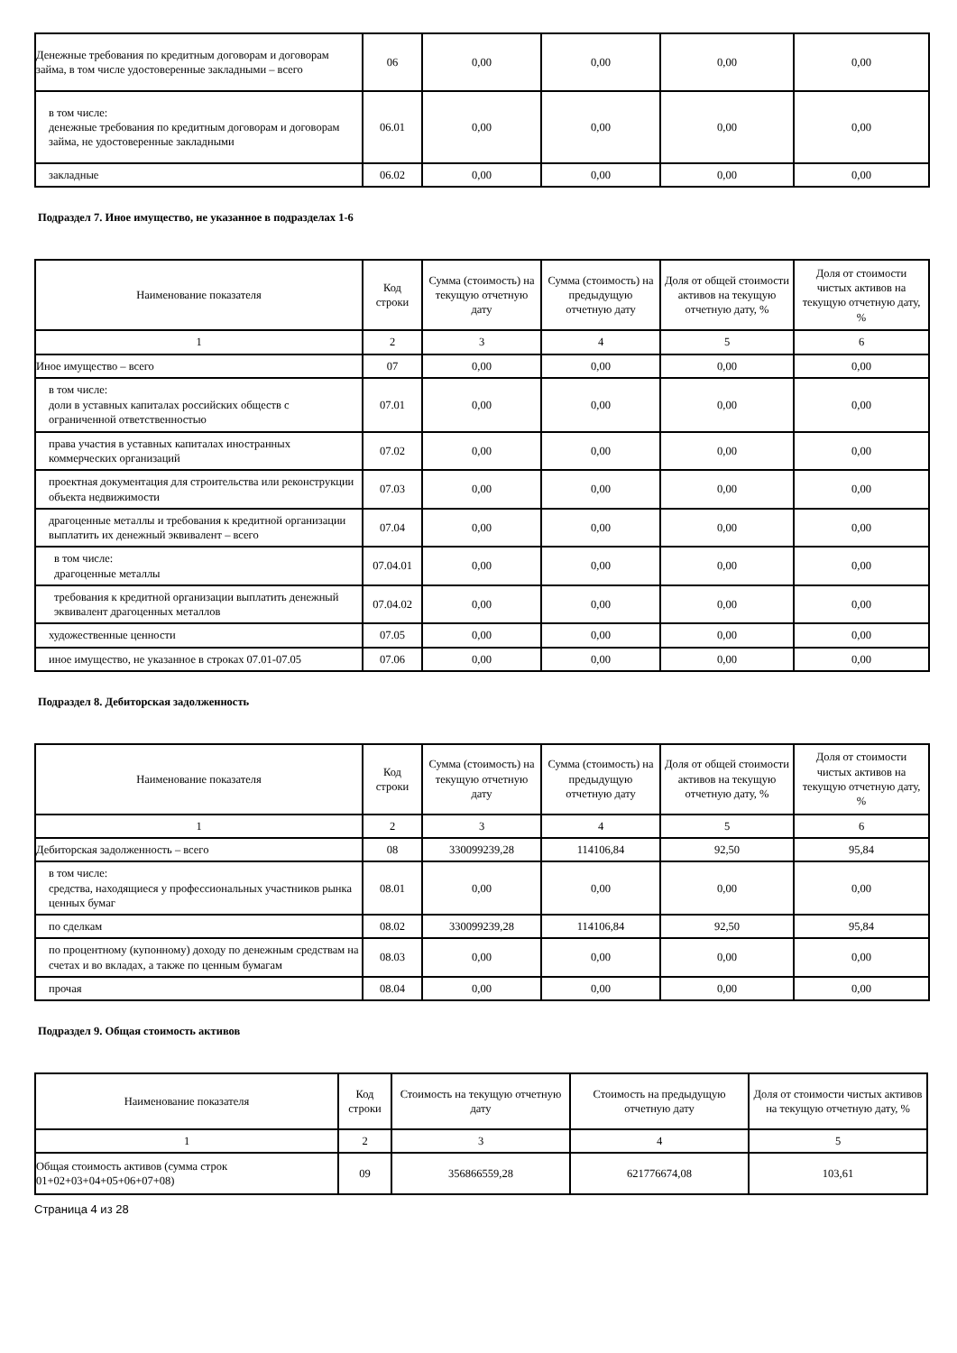| Денежные требования по кредитным договорам и договорам займа, в том числе удостоверенные закладными – всего | 06 | 0,00 | 0,00 | 0,00 | 0,00 |
| в том числе: денежные требования по кредитным договорам и договорам займа, не удостоверенные закладными | 06.01 | 0,00 | 0,00 | 0,00 | 0,00 |
| закладные | 06.02 | 0,00 | 0,00 | 0,00 | 0,00 |
Подраздел 7. Иное имущество, не указанное в подразделах 1-6
| Наименование показателя | Код строки | Сумма (стоимость) на текущую отчетную дату | Сумма (стоимость) на предыдущую отчетную дату | Доля от общей стоимости активов на текущую отчетную дату, % | Доля от стоимости чистых активов на текущую отчетную дату, % |
| --- | --- | --- | --- | --- | --- |
| 1 | 2 | 3 | 4 | 5 | 6 |
| Иное имущество – всего | 07 | 0,00 | 0,00 | 0,00 | 0,00 |
| в том числе: доли в уставных капиталах российских обществ с ограниченной ответственностью | 07.01 | 0,00 | 0,00 | 0,00 | 0,00 |
| права участия в уставных капиталах иностранных коммерческих организаций | 07.02 | 0,00 | 0,00 | 0,00 | 0,00 |
| проектная документация для строительства или реконструкции объекта недвижимости | 07.03 | 0,00 | 0,00 | 0,00 | 0,00 |
| драгоценные металлы и требования к кредитной организации выплатить их денежный эквивалент – всего | 07.04 | 0,00 | 0,00 | 0,00 | 0,00 |
| в том числе: драгоценные металлы | 07.04.01 | 0,00 | 0,00 | 0,00 | 0,00 |
| требования к кредитной организации выплатить денежный эквивалент драгоценных металлов | 07.04.02 | 0,00 | 0,00 | 0,00 | 0,00 |
| художественные ценности | 07.05 | 0,00 | 0,00 | 0,00 | 0,00 |
| иное имущество, не указанное в строках 07.01-07.05 | 07.06 | 0,00 | 0,00 | 0,00 | 0,00 |
Подраздел 8. Дебиторская задолженность
| Наименование показателя | Код строки | Сумма (стоимость) на текущую отчетную дату | Сумма (стоимость) на предыдущую отчетную дату | Доля от общей стоимости активов на текущую отчетную дату, % | Доля от стоимости чистых активов на текущую отчетную дату, % |
| --- | --- | --- | --- | --- | --- |
| 1 | 2 | 3 | 4 | 5 | 6 |
| Дебиторская задолженность – всего | 08 | 330099239,28 | 114106,84 | 92,50 | 95,84 |
| в том числе: средства, находящиеся у профессиональных участников рынка ценных бумаг | 08.01 | 0,00 | 0,00 | 0,00 | 0,00 |
| по сделкам | 08.02 | 330099239,28 | 114106,84 | 92,50 | 95,84 |
| по процентному (купонному) доходу по денежным средствам на счетах и во вкладах, а также по ценным бумагам | 08.03 | 0,00 | 0,00 | 0,00 | 0,00 |
| прочая | 08.04 | 0,00 | 0,00 | 0,00 | 0,00 |
Подраздел 9. Общая стоимость активов
| Наименование показателя | Код строки | Стоимость на текущую отчетную дату | Стоимость на предыдущую отчетную дату | Доля от стоимости чистых активов на текущую отчетную дату, % |
| --- | --- | --- | --- | --- |
| 1 | 2 | 3 | 4 | 5 |
| Общая стоимость активов (сумма строк 01+02+03+04+05+06+07+08) | 09 | 356866559,28 | 621776674,08 | 103,61 |
Страница 4 из 28